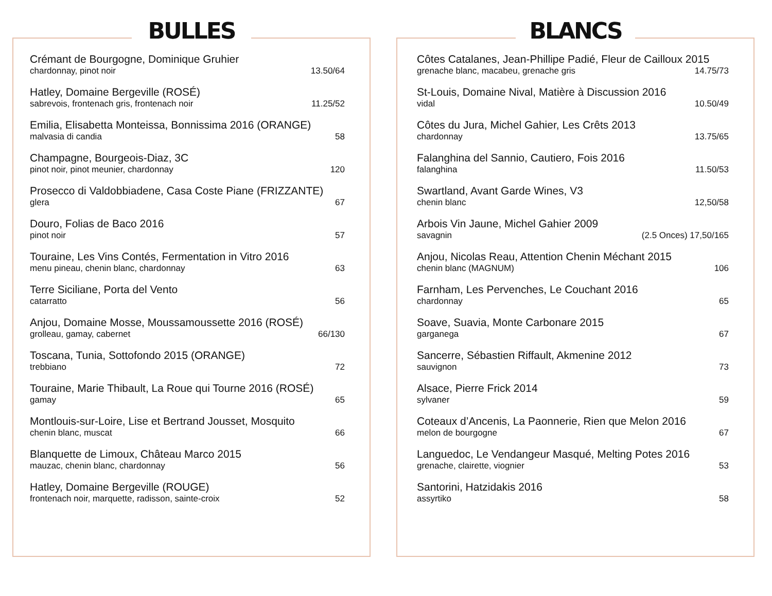BULLES
Crémant de Bourgogne, Dominique Gruhier
chardonnay, pinot noir 13.50/64
Hatley, Domaine Bergeville (ROSÉ)
sabrevois, frontenach gris, frontenach noir 11.25/52
Emilia, Elisabetta Monteissa, Bonnissima 2016 (ORANGE)
malvasia di candia 58
Champagne, Bourgeois-Diaz, 3C
pinot noir, pinot meunier, chardonnay 120
Prosecco di Valdobbiadene, Casa Coste Piane (FRIZZANTE)
glera 67
Douro, Folias de Baco 2016
pinot noir 57
Touraine, Les Vins Contés, Fermentation in Vitro 2016
menu pineau, chenin blanc, chardonnay 63
Terre Siciliane, Porta del Vento
catarratto 56
Anjou, Domaine Mosse, Moussamoussette 2016 (ROSÉ)
grolleau, gamay, cabernet 66/130
Toscana, Tunia, Sottofondo 2015 (ORANGE)
trebbiano 72
Touraine, Marie Thibault, La Roue qui Tourne 2016 (ROSÉ)
gamay 65
Montlouis-sur-Loire, Lise et Bertrand Jousset, Mosquito
chenin blanc, muscat 66
Blanquette de Limoux, Château Marco 2015
mauzac, chenin blanc, chardonnay 56
Hatley, Domaine Bergeville (ROUGE)
frontenach noir, marquette, radisson, sainte-croix 52
BLANCS
Côtes Catalanes, Jean-Phillipe Padié, Fleur de Cailloux 2015
grenache blanc, macabeu, grenache gris 14.75/73
St-Louis, Domaine Nival, Matière à Discussion 2016
vidal 10.50/49
Côtes du Jura, Michel Gahier, Les Crêts 2013
chardonnay 13.75/65
Falanghina del Sannio, Cautiero, Fois 2016
falanghina 11.50/53
Swartland, Avant Garde Wines, V3
chenin blanc 12,50/58
Arbois Vin Jaune, Michel Gahier 2009
savagnin (2.5 Onces) 17,50/165
Anjou, Nicolas Reau, Attention Chenin Méchant 2015
chenin blanc (MAGNUM) 106
Farnham, Les Pervenches, Le Couchant 2016
chardonnay 65
Soave, Suavia, Monte Carbonare 2015
garganega 67
Sancerre, Sébastien Riffault, Akmenine 2012
sauvignon 73
Alsace, Pierre Frick 2014
sylvaner 59
Coteaux d’Ancenis, La Paonnerie, Rien que Melon 2016
melon de bourgogne 67
Languedoc, Le Vendangeur Masqué, Melting Potes 2016
grenache, clairette, viognier 53
Santorini, Hatzidakis 2016
assyrtiko 58